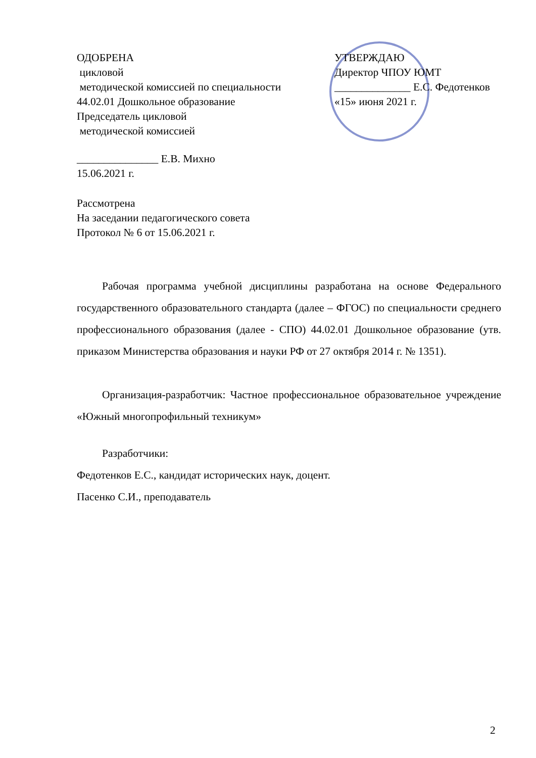ОДОБРЕНА
цикловой
методической комиссией по специальности
44.02.01 Дошкольное образование
Председатель цикловой
методической комиссией
УТВЕРЖДАЮ
Директор ЧПОУ ЮМТ
______________ Е.С. Федотенков
«15» июня 2021 г.
_______________ Е.В. Михно
15.06.2021 г.
Рассмотрена
На заседании педагогического совета
Протокол № 6 от 15.06.2021 г.
Рабочая программа учебной дисциплины разработана на основе Федерального государственного образовательного стандарта (далее – ФГОС) по специальности среднего профессионального образования (далее - СПО) 44.02.01 Дошкольное образование (утв. приказом Министерства образования и науки РФ от 27 октября 2014 г. № 1351).
Организация-разработчик: Частное профессиональное образовательное учреждение «Южный многопрофильный техникум»
Разработчики:
Федотенков Е.С., кандидат исторических наук, доцент.
Пасенко С.И., преподаватель
2